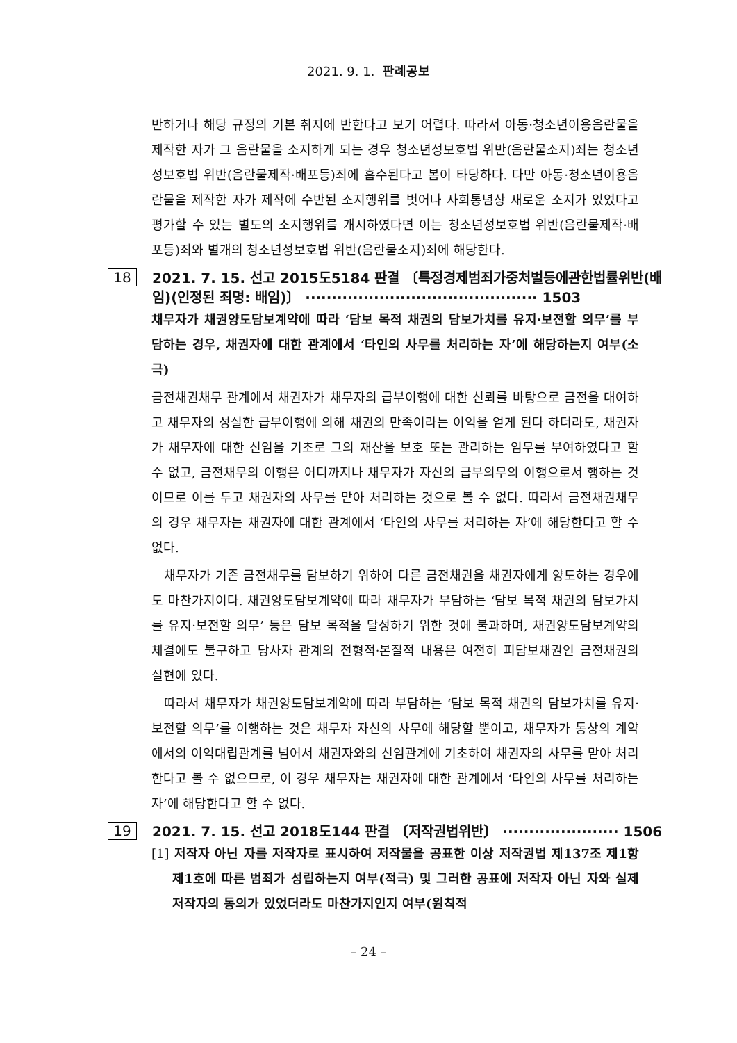2021. 9. 1. 판례공보
반하거나 해당 규정의 기본 취지에 반한다고 보기 어렵다. 따라서 아동·청소년이용음란물을 제작한 자가 그 음란물을 소지하게 되는 경우 청소년성보호법 위반(음란물소지)죄는 청소년성보호법 위반(음란물제작·배포등)죄에 흡수된다고 봄이 타당하다. 다만 아동·청소년이용음란물을 제작한 자가 제작에 수반된 소지행위를 벗어나 사회통념상 새로운 소지가 있었다고 평가할 수 있는 별도의 소지행위를 개시하였다면 이는 청소년성보호법 위반(음란물제작·배포등)죄와 별개의 청소년성보호법 위반(음란물소지)죄에 해당한다.
18
2021. 7. 15. 선고 2015도5184 판결 〔특정경제범죄가중처벌등에관한법률위반(배임)(인정된 죄명: 배임)〕 ············································ 1503
채무자가 채권양도담보계약에 따라 ‘담보 목적 채권의 담보가치를 유지·보전할 의무’를 부담하는 경우, 채권자에 대한 관계에서 ‘타인의 사무를 처리하는 자’에 해당하는지 여부(소극)
금전채권채무 관계에서 채권자가 채무자의 급부이행에 대한 신뢰를 바탕으로 금전을 대여하고 채무자의 성실한 급부이행에 의해 채권의 만족이라는 이익을 얻게 된다 하더라도, 채권자가 채무자에 대한 신임을 기초로 그의 재산을 보호 또는 관리하는 임무를 부여하였다고 할 수 없고, 금전채무의 이행은 어디까지나 채무자가 자신의 급부의무의 이행으로서 행하는 것이므로 이를 두고 채권자의 사무를 맡아 처리하는 것으로 볼 수 없다. 따라서 금전채권채무의 경우 채무자는 채권자에 대한 관계에서 ‘타인의 사무를 처리하는 자’에 해당한다고 할 수 없다.
채무자가 기존 금전채무를 담보하기 위하여 다른 금전채권을 채권자에게 양도하는 경우에도 마찬가지이다. 채권양도담보계약에 따라 채무자가 부담하는 ‘담보 목적 채권의 담보가치를 유지·보전할 의무’ 등은 담보 목적을 달성하기 위한 것에 불과하며, 채권양도담보계약의 체결에도 불구하고 당사자 관계의 전형적·본질적 내용은 여전히 피담보채권인 금전채권의 실현에 있다.
따라서 채무자가 채권양도담보계약에 따라 부담하는 ‘담보 목적 채권의 담보가치를 유지·보전할 의무’를 이행하는 것은 채무자 자신의 사무에 해당할 뿐이고, 채무자가 통상의 계약에서의 이익대립관계를 넘어서 채권자와의 신임관계에 기초하여 채권자의 사무를 맡아 처리한다고 볼 수 없으므로, 이 경우 채무자는 채권자에 대한 관계에서 ‘타인의 사무를 처리하는 자’에 해당한다고 할 수 없다.
19
2021. 7. 15. 선고 2018도144 판결 〔저작권법위반〕 ······················ 1506
[1] 저작자 아닌 자를 저작자로 표시하여 저작물을 공표한 이상 저작권법 제137조 제1항 제1호에 따른 범죄가 성립하는지 여부(적극) 및 그러한 공표에 저작자 아닌 자와 실제 저작자의 동의가 있었더라도 마찬가지인지 여부(원칙적
– 24 –